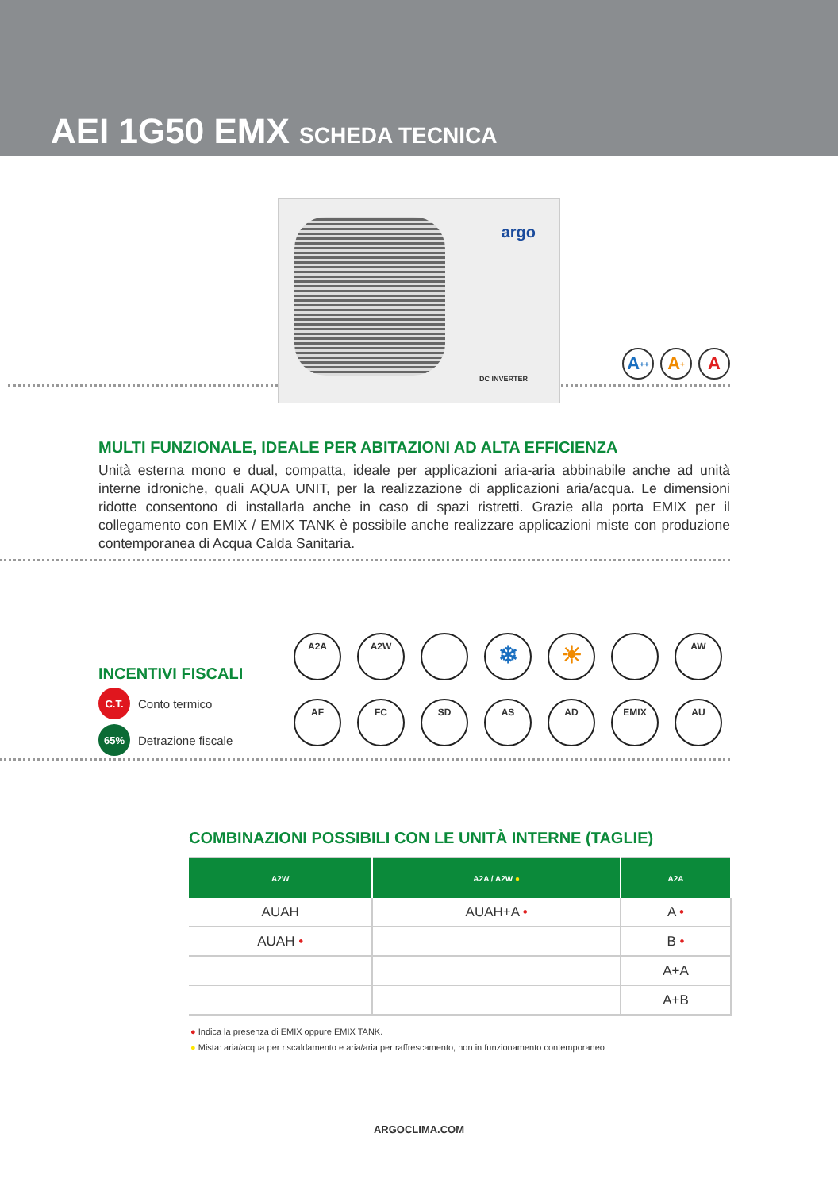AEI 1G50 EMX SCHEDA TECNICA
argo
DC INVERTER
A<sup>++</sup> A<sup>+</sup> A
MULTI FUNZIONALE, IDEALE PER ABITAZIONI AD ALTA EFFICIENZA
Unità esterna mono e dual, compatta, ideale per applicazioni aria-aria abbinabile anche ad unità interne idroniche, quali AQUA UNIT, per la realizzazione di applicazioni aria/acqua. Le dimensioni ridotte consentono di installarla anche in caso di spazi ristretti. Grazie alla porta EMIX per il collegamento con EMIX / EMIX TANK è possibile anche realizzare applicazioni miste con produzione contemporanea di Acqua Calda Sanitaria.
INCENTIVI FISCALI
C.T. Conto termico
65% Detrazione fiscale
A2A
A2W
❄
☀
AW
AF
FC
SD
AS
AD
EMIX
AU
COMBINAZIONI POSSIBILI CON LE UNITÀ INTERNE (TAGLIE)
| A2W | A2A / A2W ● | A2A |
| --- | --- | --- |
| AUAH | AUAH+A • | A • |
| AUAH • | | B • |
| | | A+A |
| | | A+B |
● Indica la presenza di EMIX oppure EMIX TANK.
● Mista: aria/acqua per riscaldamento e aria/aria per raffrescamento, non in funzionamento contemporaneo
ARGOCLIMA.COM